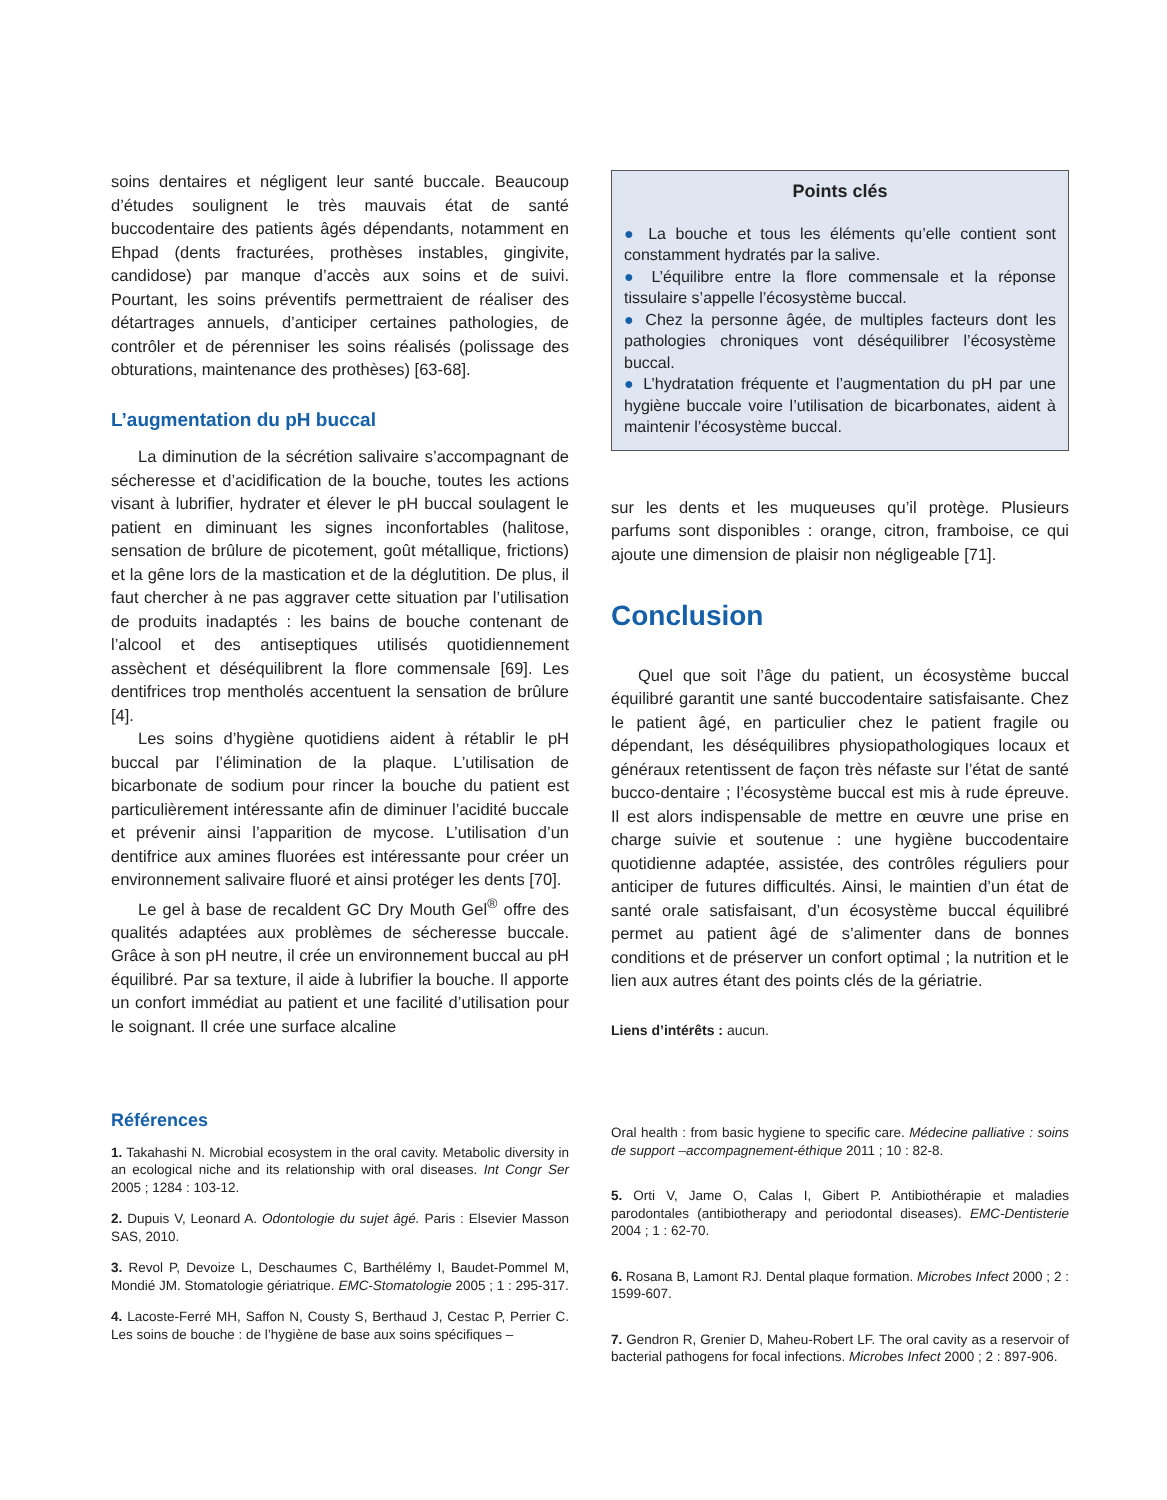soins dentaires et négligent leur santé buccale. Beaucoup d’études soulignent le très mauvais état de santé buccodentaire des patients âgés dépendants, notamment en Ehpad (dents fracturées, prothèses instables, gingivite, candidose) par manque d’accès aux soins et de suivi. Pourtant, les soins préventifs permettraient de réaliser des détartrages annuels, d’anticiper certaines pathologies, de contrôler et de pérenniser les soins réalisés (polissage des obturations, maintenance des prothèses) [63-68].
L’augmentation du pH buccal
La diminution de la sécrétion salivaire s’accompagnant de sécheresse et d’acidification de la bouche, toutes les actions visant à lubrifier, hydrater et élever le pH buccal soulagent le patient en diminuant les signes inconfortables (halitose, sensation de brûlure de picotement, goût métallique, frictions) et la gêne lors de la mastication et de la déglutition. De plus, il faut chercher à ne pas aggraver cette situation par l’utilisation de produits inadaptés : les bains de bouche contenant de l’alcool et des antiseptiques utilisés quotidiennement assèchent et déséquilibrent la flore commensale [69]. Les dentifrices trop mentholés accentuent la sensation de brûlure [4].
Les soins d’hygiène quotidiens aident à rétablir le pH buccal par l’élimination de la plaque. L’utilisation de bicarbonate de sodium pour rincer la bouche du patient est particulièrement intéressante afin de diminuer l’acidité buccale et prévenir ainsi l’apparition de mycose. L’utilisation d’un dentifrice aux amines fluorées est intéressante pour créer un environnement salivaire fluoré et ainsi protéger les dents [70].
Le gel à base de recaldent GC Dry Mouth Gel<sup>®</sup> offre des qualités adaptées aux problèmes de sécheresse buccale. Grâce à son pH neutre, il crée un environnement buccal au pH équilibré. Par sa texture, il aide à lubrifier la bouche. Il apporte un confort immédiat au patient et une facilité d’utilisation pour le soignant. Il crée une surface alcaline
Points clés
● La bouche et tous les éléments qu’elle contient sont constamment hydratés par la salive.
● L’équilibre entre la flore commensale et la réponse tissulaire s’appelle l’écosystème buccal.
● Chez la personne âgée, de multiples facteurs dont les pathologies chroniques vont déséquilibrer l’écosystème buccal.
● L’hydratation fréquente et l’augmentation du pH par une hygiène buccale voire l’utilisation de bicarbonates, aident à maintenir l’écosystème buccal.
sur les dents et les muqueuses qu’il protège. Plusieurs parfums sont disponibles : orange, citron, framboise, ce qui ajoute une dimension de plaisir non négligeable [71].
Conclusion
Quel que soit l’âge du patient, un écosystème buccal équilibré garantit une santé buccodentaire satisfaisante. Chez le patient âgé, en particulier chez le patient fragile ou dépendant, les déséquilibres physiopathologiques locaux et généraux retentissent de façon très néfaste sur l’état de santé bucco-dentaire ; l’écosystème buccal est mis à rude épreuve. Il est alors indispensable de mettre en œuvre une prise en charge suivie et soutenue : une hygiène buccodentaire quotidienne adaptée, assistée, des contrôles réguliers pour anticiper de futures difficultés. Ainsi, le maintien d’un état de santé orale satisfaisant, d’un écosystème buccal équilibré permet au patient âgé de s’alimenter dans de bonnes conditions et de préserver un confort optimal ; la nutrition et le lien aux autres étant des points clés de la gériatrie.
Liens d’intérêts : aucun.
Références
1. Takahashi N. Microbial ecosystem in the oral cavity. Metabolic diversity in an ecological niche and its relationship with oral diseases. Int Congr Ser 2005 ; 1284 : 103-12.
2. Dupuis V, Leonard A. Odontologie du sujet âgé. Paris : Elsevier Masson SAS, 2010.
3. Revol P, Devoize L, Deschaumes C, Barthélémy I, Baudet-Pommel M, Mondié JM. Stomatologie gériatrique. EMC-Stomatologie 2005 ; 1 : 295-317.
4. Lacoste-Ferré MH, Saffon N, Cousty S, Berthaud J, Cestac P, Perrier C. Les soins de bouche : de l’hygiène de base aux soins spécifiques –
Oral health : from basic hygiene to specific care. Médecine palliative : soins de support –accompagnement-éthique 2011 ; 10 : 82-8.
5. Orti V, Jame O, Calas I, Gibert P. Antibiothérapie et maladies parodontales (antibiotherapy and periodontal diseases). EMC-Dentisterie 2004 ; 1 : 62-70.
6. Rosana B, Lamont RJ. Dental plaque formation. Microbes Infect 2000 ; 2 : 1599-607.
7. Gendron R, Grenier D, Maheu-Robert LF. The oral cavity as a reservoir of bacterial pathogens for focal infections. Microbes Infect 2000 ; 2 : 897-906.